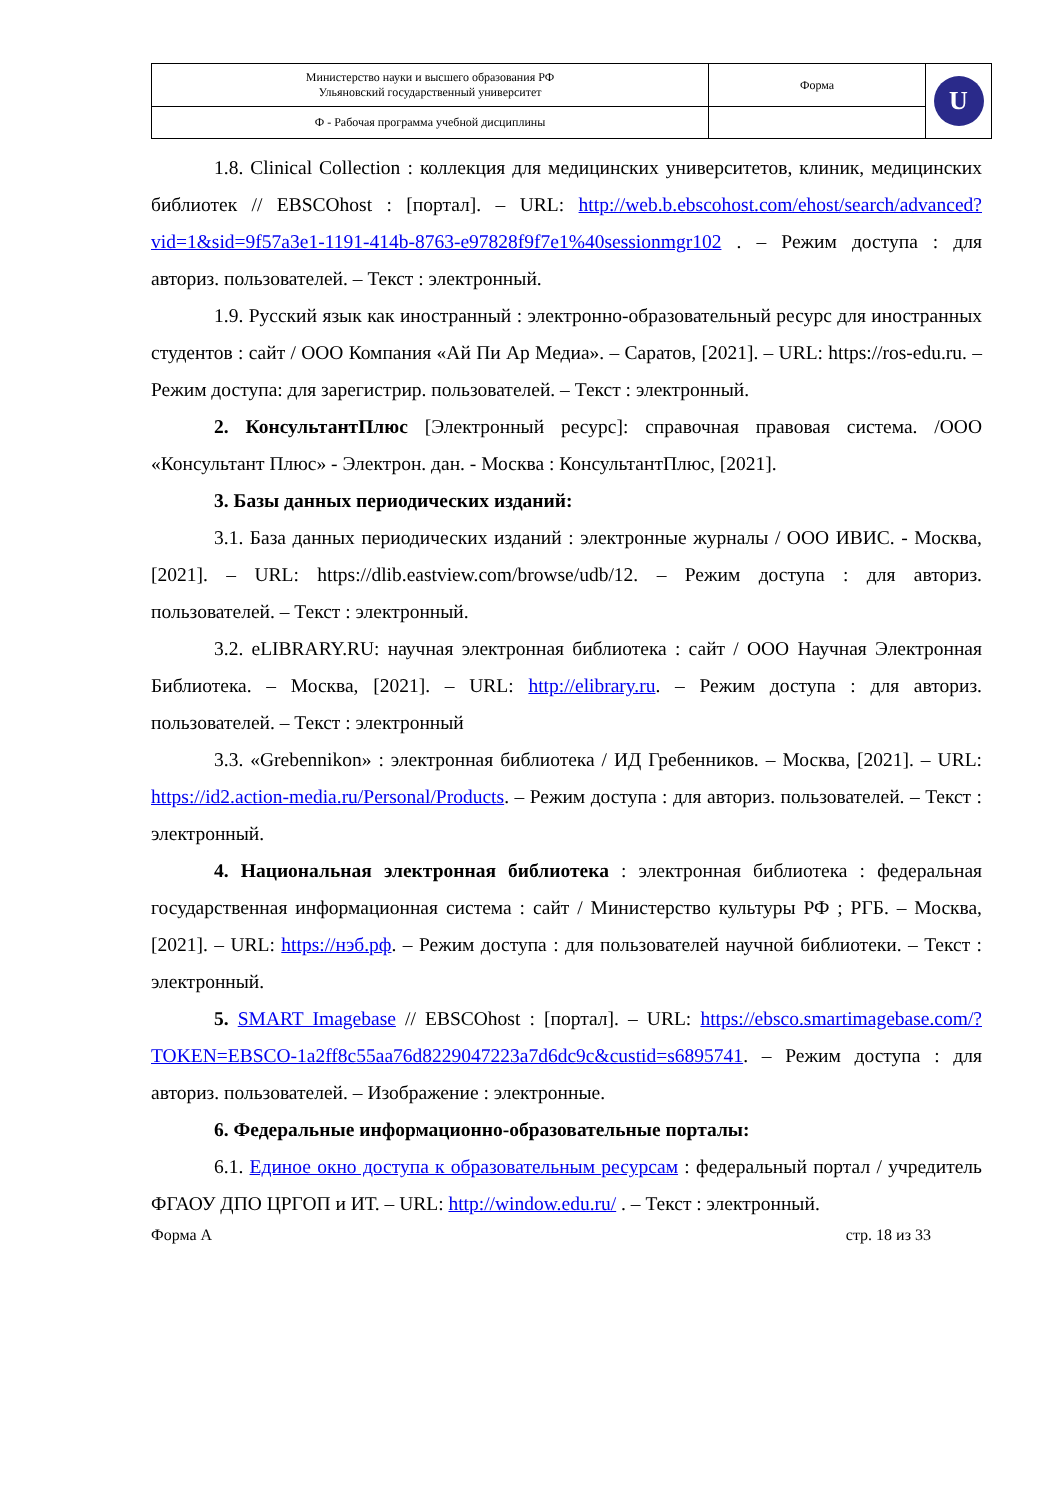| Министерство науки и высшего образования РФ Ульяновский государственный университет | Форма | U |
| Ф - Рабочая программа учебной дисциплины | | |
1.8. Clinical Collection : коллекция для медицинских университетов, клиник, медицинских библиотек // EBSCOhost : [портал]. – URL: http://web.b.ebscohost.com/ehost/search/advanced?vid=1&sid=9f57a3e1-1191-414b-8763-e97828f9f7e1%40sessionmgr102 . – Режим доступа : для авториз. пользователей. – Текст : электронный.
1.9. Русский язык как иностранный : электронно-образовательный ресурс для иностранных студентов : сайт / ООО Компания «Ай Пи Ар Медиа». – Саратов, [2021]. – URL: https://ros-edu.ru. – Режим доступа: для зарегистрир. пользователей. – Текст : электронный.
2. КонсультантПлюс [Электронный ресурс]: справочная правовая система. /ООО «Консультант Плюс» - Электрон. дан. - Москва : КонсультантПлюс, [2021].
3. Базы данных периодических изданий:
3.1. База данных периодических изданий : электронные журналы / ООО ИВИС. - Москва, [2021]. – URL: https://dlib.eastview.com/browse/udb/12. – Режим доступа : для авториз. пользователей. – Текст : электронный.
3.2. eLIBRARY.RU: научная электронная библиотека : сайт / ООО Научная Электронная Библиотека. – Москва, [2021]. – URL: http://elibrary.ru. – Режим доступа : для авториз. пользователей. – Текст : электронный
3.3. «Grebennikon» : электронная библиотека / ИД Гребенников. – Москва, [2021]. – URL: https://id2.action-media.ru/Personal/Products. – Режим доступа : для авториз. пользователей. – Текст : электронный.
4. Национальная электронная библиотека : электронная библиотека : федеральная государственная информационная система : сайт / Министерство культуры РФ ; РГБ. – Москва, [2021]. – URL: https://нэб.рф. – Режим доступа : для пользователей научной библиотеки. – Текст : электронный.
5. SMART Imagebase // EBSCOhost : [портал]. – URL: https://ebsco.smartimagebase.com/?TOKEN=EBSCO-1a2ff8c55aa76d8229047223a7d6dc9c&custid=s6895741. – Режим доступа : для авториз. пользователей. – Изображение : электронные.
6. Федеральные информационно-образовательные порталы:
6.1. Единое окно доступа к образовательным ресурсам : федеральный портал / учредитель ФГАОУ ДПО ЦРГОП и ИТ. – URL: http://window.edu.ru/ . – Текст : электронный.
Форма А стр. 18 из 33